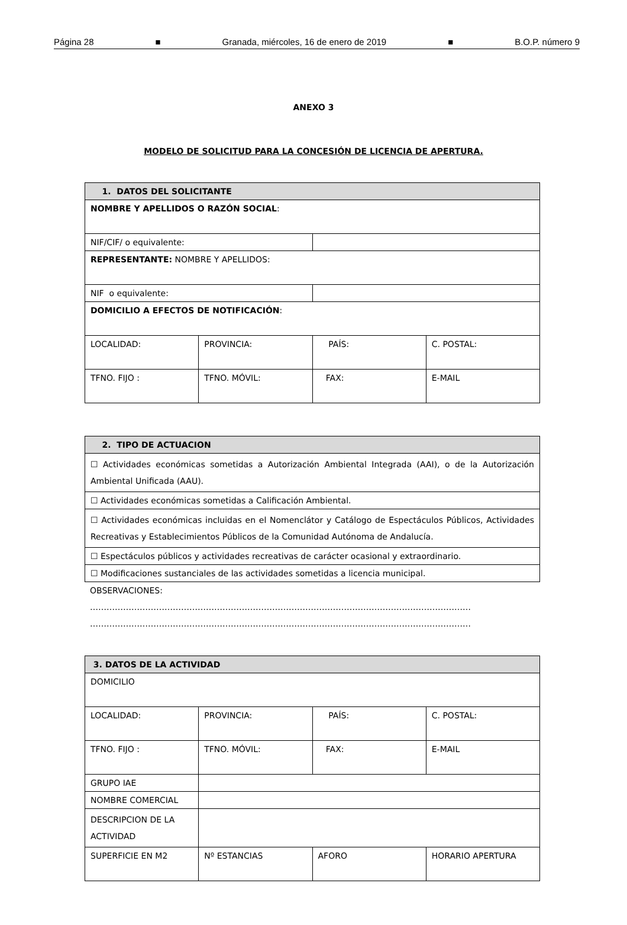Página 28 ■ Granada, miércoles, 16 de enero de 2019 ■ B.O.P. número 9
ANEXO 3
MODELO DE SOLICITUD PARA LA CONCESIÓN DE LICENCIA DE APERTURA.
| 1. DATOS DEL SOLICITANTE | | | |
| --- | --- | --- | --- |
| NOMBRE Y APELLIDOS O RAZÓN SOCIAL : | | | |
| NIF/CIF/ o equivalente: | | | |
| REPRESENTANTE: NOMBRE Y APELLIDOS: | | | |
| NIF o equivalente: | | | |
| DOMICILIO A EFECTOS DE NOTIFICACIÓN : | | | |
| LOCALIDAD: | PROVINCIA: | PAÍS: | C. POSTAL: |
| TFNO. FIJO : | TFNO. MÓVIL: | FAX: | E-MAIL |
| 2. TIPO DE ACTUACION |
| --- |
| ☐ Actividades económicas sometidas a Autorización Ambiental Integrada (AAI), o de la Autorización Ambiental Unificada (AAU). |
| ☐ Actividades económicas sometidas a Calificación Ambiental. |
| ☐ Actividades económicas incluidas en el Nomenclátor y Catálogo de Espectáculos Públicos, Actividades Recreativas y Establecimientos Públicos de la Comunidad Autónoma de Andalucía. |
| ☐ Espectáculos públicos y actividades recreativas de carácter ocasional y extraordinario. |
| ☐ Modificaciones sustanciales de las actividades sometidas a licencia municipal. |
OBSERVACIONES:
…………………………………………………………………………………………………………………………
…………………………………………………………………………………………………………………………
| 3. DATOS DE LA ACTIVIDAD | | | |
| --- | --- | --- | --- |
| DOMICILIO | | | |
| LOCALIDAD: | PROVINCIA: | PAÍS: | C. POSTAL: |
| TFNO. FIJO : | TFNO. MÓVIL: | FAX: | E-MAIL |
| GRUPO IAE | | | |
| NOMBRE COMERCIAL | | | |
| DESCRIPCION DE LA ACTIVIDAD | | | |
| SUPERFICIE EN M2 | Nº ESTANCIAS | AFORO | HORARIO APERTURA |